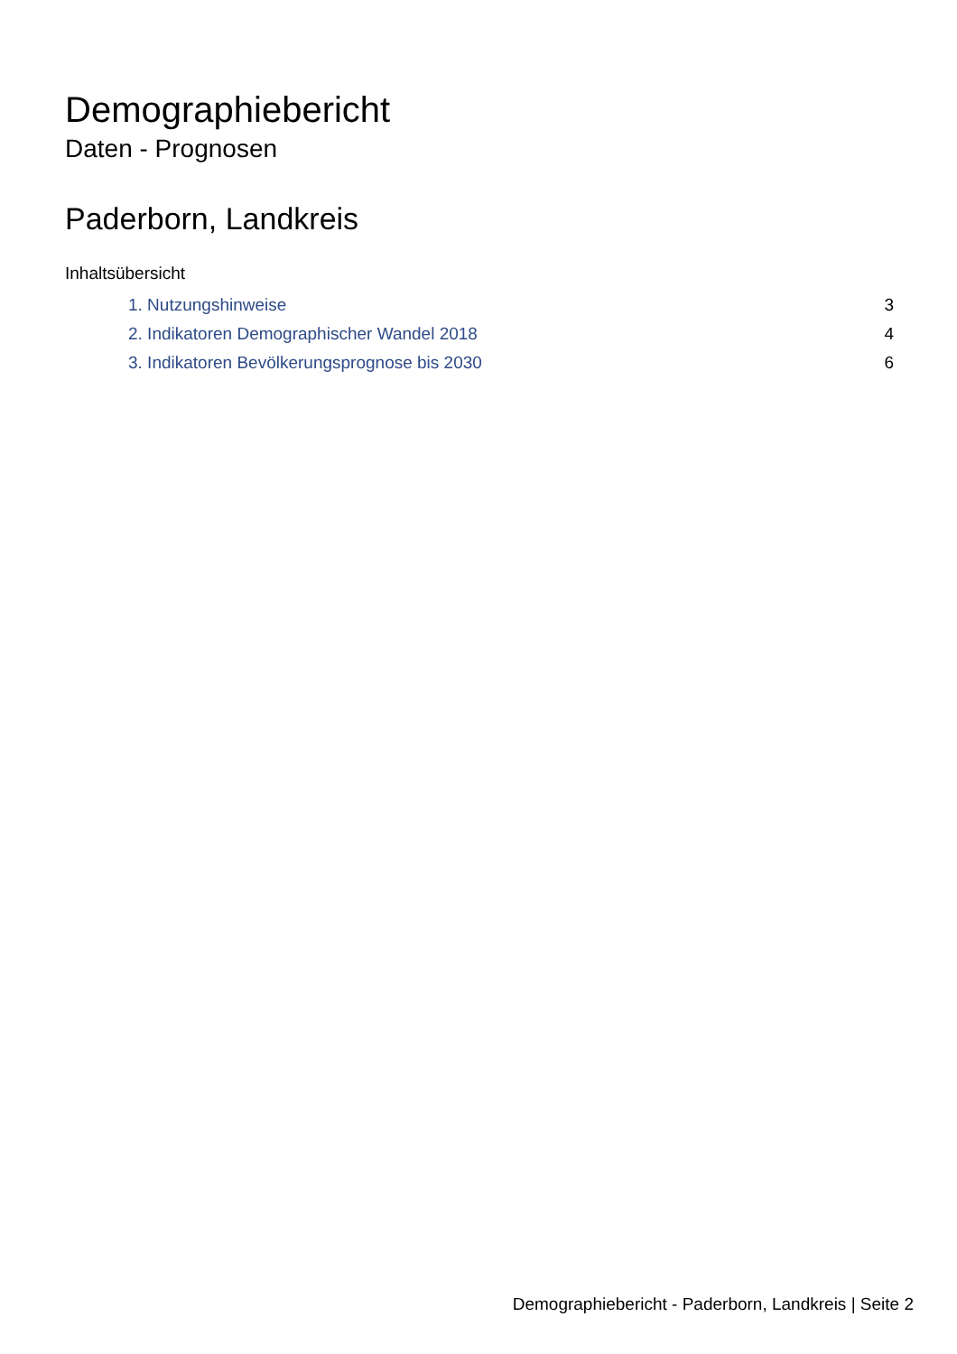Demographiebericht
Daten - Prognosen
Paderborn, Landkreis
Inhaltsübersicht
| 1. Nutzungshinweise | 3 |
| 2. Indikatoren Demographischer Wandel 2018 | 4 |
| 3. Indikatoren Bevölkerungsprognose bis 2030 | 6 |
Demographiebericht - Paderborn, Landkreis | Seite 2